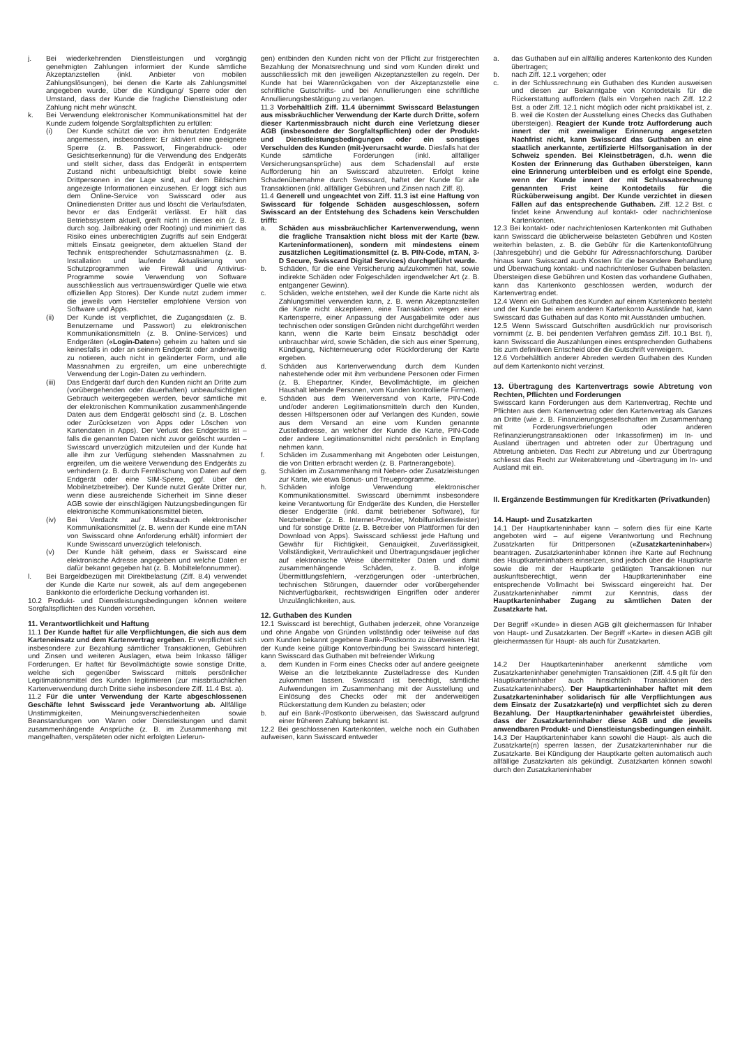j. Bei wiederkehrenden Dienstleistungen und vorgängig genehmigten Zahlungen informiert der Kunde sämtliche Akzeptanzstellen (inkl. Anbieter von mobilen Zahlungslösungen), bei denen die Karte als Zahlungsmittel angegeben wurde, über die Kündigung/ Sperre oder den Umstand, dass der Kunde die fragliche Dienstleistung oder Zahlung nicht mehr wünscht.
k. Bei Verwendung elektronischer Kommunikationsmittel hat der Kunde zudem folgende Sorgfaltspflichten zu erfüllen:
(i) Der Kunde schützt die von ihm benutzten Endgeräte angemessen, insbesondere: Er aktiviert eine geeignete Sperre (z. B. Passwort, Fingerabdruck- oder Gesichtserkennung) für die Verwendung des Endgeräts und stellt sicher, dass das Endgerät in entsperrtem Zustand nicht unbeaufsichtigt bleibt sowie keine Drittpersonen in der Lage sind, auf dem Bildschirm angezeigte Informationen einzusehen. Er loggt sich aus dem Online-Service von Swisscard oder aus Onlinediensten Dritter aus und löscht die Verlaufsdaten, bevor er das Endgerät verlässt. Er hält das Betriebssystem aktuell, greift nicht in dieses ein (z. B. durch sog. Jailbreaking oder Rooting) und minimiert das Risiko eines unberechtigten Zugriffs auf sein Endgerät mittels Einsatz geeigneter, dem aktuellen Stand der Technik entsprechender Schutzmassnahmen (z. B. Installation und laufende Aktualisierung von Schutzprogrammen wie Firewall und Antivirus-Programme sowie Verwendung von Software ausschliesslich aus vertrauenswürdiger Quelle wie etwa offiziellen App Stores). Der Kunde nutzt zudem immer die jeweils vom Hersteller empfohlene Version von Software und Apps.
(ii) Der Kunde ist verpflichtet, die Zugangsdaten (z. B. Benutzername und Passwort) zu elektronischen Kommunikationsmitteln (z. B. Online-Services) und Endgeräten («Login-Daten») geheim zu halten und sie keinesfalls in oder an seinem Endgerät oder anderweitig zu notieren, auch nicht in geänderter Form, und alle Massnahmen zu ergreifen, um eine unberechtigte Verwendung der Login-Daten zu verhindern.
(iii) Das Endgerät darf durch den Kunden nicht an Dritte zum (vorübergehenden oder dauerhaften) unbeaufsichtigten Gebrauch weitergegeben werden, bevor sämtliche mit der elektronischen Kommunikation zusammenhängende Daten aus dem Endgerät gelöscht sind (z. B. Löschen oder Zurücksetzen von Apps oder Löschen von Kartendaten in Apps). Der Verlust des Endgeräts ist – falls die genannten Daten nicht zuvor gelöscht wurden – Swisscard unverzüglich mitzuteilen und der Kunde hat alle ihm zur Verfügung stehenden Massnahmen zu ergreifen, um die weitere Verwendung des Endgeräts zu verhindern (z. B. durch Fernlöschung von Daten auf dem Endgerät oder eine SIM-Sperre, ggf. über den Mobilnetzbetreiber). Der Kunde nutzt Geräte Dritter nur, wenn diese ausreichende Sicherheit im Sinne dieser AGB sowie der einschlägigen Nutzungsbedingungen für elektronische Kommunikationsmittel bieten.
(iv) Bei Verdacht auf Missbrauch elektronischer Kommunikationsmittel (z. B. wenn der Kunde eine mTAN von Swisscard ohne Anforderung erhält) informiert der Kunde Swisscard unverzüglich telefonisch.
(v) Der Kunde hält geheim, dass er Swisscard eine elektronische Adresse angegeben und welche Daten er dafür bekannt gegeben hat (z. B. Mobiltelefonnummer).
l. Bei Bargeldbezügen mit Direktbelastung (Ziff. 8.4) verwendet der Kunde die Karte nur soweit, als auf dem angegebenen Bankkonto die erforderliche Deckung vorhanden ist.
10.2 Produkt- und Dienstleistungsbedingungen können weitere Sorgfaltspflichten des Kunden vorsehen.
11. Verantwortlichkeit und Haftung
11.1 Der Kunde haftet für alle Verpflichtungen, die sich aus dem Karteneinsatz und dem Kartenvertrag ergeben. Er verpflichtet sich insbesondere zur Bezahlung sämtlicher Transaktionen, Gebühren und Zinsen und weiteren Auslagen, etwa beim Inkasso fälliger Forderungen. Er haftet für Bevollmächtigte sowie sonstige Dritte, welche sich gegenüber Swisscard mittels persönlicher Legitimationsmittel des Kunden legitimieren (zur missbräuchlichen Kartenverwendung durch Dritte siehe insbesondere Ziff. 11.4 Bst. a).
11.2 Für die unter Verwendung der Karte abgeschlossenen Geschäfte lehnt Swisscard jede Verantwortung ab. Allfällige Unstimmigkeiten, Meinungsverschiedenheiten sowie Beanstandungen von Waren oder Dienstleistungen und damit zusammenhängende Ansprüche (z. B. im Zusammenhang mit mangelhaften, verspäteten oder nicht erfolgten Lieferun-
gen) entbinden den Kunden nicht von der Pflicht zur fristgerechten Bezahlung der Monatsrechnung und sind vom Kunden direkt und ausschliesslich mit den jeweiligen Akzeptanzstellen zu regeln. Der Kunde hat bei Warenrückgaben von der Akzeptanzstelle eine schriftliche Gutschrifts- und bei Annullierungen eine schriftliche Annullierungsbestätigung zu verlangen.
11.3 Vorbehältlich Ziff. 11.4 übernimmt Swisscard Belastungen aus missbräuchlicher Verwendung der Karte durch Dritte, sofern dieser Kartenmissbrauch nicht durch eine Verletzung dieser AGB (insbesondere der Sorgfaltspflichten) oder der Produkt- und Dienstleistungsbedingungen oder ein sonstiges Verschulden des Kunden (mit-)verursacht wurde. Diesfalls hat der Kunde sämtliche Forderungen (inkl. allfälliger Versicherungsansprüche) aus dem Schadensfall auf erste Aufforderung hin an Swisscard abzutreten. Erfolgt keine Schadenübernahme durch Swisscard, haftet der Kunde für alle Transaktionen (inkl. allfälliger Gebühren und Zinsen nach Ziff. 8).
11.4 Generell und ungeachtet von Ziff. 11.3 ist eine Haftung von Swisscard für folgende Schäden ausgeschlossen, sofern Swisscard an der Entstehung des Schadens kein Verschulden trifft:
a. Schäden aus missbräuchlicher Kartenverwendung, wenn die fragliche Transaktion nicht bloss mit der Karte (bzw. Karteninformationen), sondern mit mindestens einem zusätzlichen Legitimationsmittel (z. B. PIN-Code, mTAN, 3-D Secure, Swisscard Digital Services) durchgeführt wurde.
b. Schäden, für die eine Versicherung aufzukommen hat, sowie indirekte Schäden oder Folgeschäden irgendwelcher Art (z. B. entgangener Gewinn).
c. Schäden, welche entstehen, weil der Kunde die Karte nicht als Zahlungsmittel verwenden kann, z. B. wenn Akzeptanzstellen die Karte nicht akzeptieren, eine Transaktion wegen einer Kartensperre, einer Anpassung der Ausgabelimite oder aus technischen oder sonstigen Gründen nicht durchgeführt werden kann, wenn die Karte beim Einsatz beschädigt oder unbrauchbar wird, sowie Schäden, die sich aus einer Sperrung, Kündigung, Nichterneuerung oder Rückforderung der Karte ergeben.
d. Schäden aus Kartenverwendung durch dem Kunden nahestehende oder mit ihm verbundene Personen oder Firmen (z. B. Ehepartner, Kinder, Bevollmächtigte, im gleichen Haushalt lebende Personen, vom Kunden kontrollierte Firmen).
e. Schäden aus dem Weiterversand von Karte, PIN-Code und/oder anderen Legitimationsmitteln durch den Kunden, dessen Hilfspersonen oder auf Verlangen des Kunden, sowie aus dem Versand an eine vom Kunden genannte Zustelladresse, an welcher der Kunde die Karte, PIN-Code oder andere Legitimationsmittel nicht persönlich in Empfang nehmen kann.
f. Schäden im Zusammenhang mit Angeboten oder Leistungen, die von Dritten erbracht werden (z. B. Partnerangebote).
g. Schäden im Zusammenhang mit Neben- oder Zusatzleistungen zur Karte, wie etwa Bonus- und Treueprogramme.
h. Schäden infolge Verwendung elektronischer Kommunikationsmittel. Swisscard übernimmt insbesondere keine Verantwortung für Endgeräte des Kunden, die Hersteller dieser Endgeräte (inkl. damit betriebener Software), für Netzbetreiber (z. B. Internet-Provider, Mobilfunkdienstleister) und für sonstige Dritte (z. B. Betreiber von Plattformen für den Download von Apps). Swisscard schliesst jede Haftung und Gewähr für Richtigkeit, Genauigkeit, Zuverlässigkeit, Vollständigkeit, Vertraulichkeit und Übertragungsdauer jeglicher auf elektronische Weise übermittelter Daten und damit zusammenhängende Schäden, z. B. infolge Übermittlungsfehlern, -verzögerungen oder -unterbrüchen, technischen Störungen, dauernder oder vorübergehender Nichtverfügbarkeit, rechtswidrigen Eingriffen oder anderer Unzulänglichkeiten, aus.
12. Guthaben des Kunden
12.1 Swisscard ist berechtigt, Guthaben jederzeit, ohne Voranzeige und ohne Angabe von Gründen vollständig oder teilweise auf das vom Kunden bekannt gegebene Bank-/Postkonto zu überweisen. Hat der Kunde keine gültige Kontoverbindung bei Swisscard hinterlegt, kann Swisscard das Guthaben mit befreiender Wirkung
a. dem Kunden in Form eines Checks oder auf andere geeignete Weise an die letztbekannte Zustelladresse des Kunden zukommen lassen. Swisscard ist berechtigt, sämtliche Aufwendungen im Zusammenhang mit der Ausstellung und Einlösung des Checks oder mit der anderweitigen Rückerstattung dem Kunden zu belasten; oder
b. auf ein Bank-/Postkonto überweisen, das Swisscard aufgrund einer früheren Zahlung bekannt ist.
12.2 Bei geschlossenen Kartenkonten, welche noch ein Guthaben aufweisen, kann Swisscard entweder
a. das Guthaben auf ein allfällig anderes Kartenkonto des Kunden übertragen;
b. nach Ziff. 12.1 vorgehen; oder
c. in der Schlussrechnung ein Guthaben des Kunden ausweisen und diesen zur Bekanntgabe von Kontodetails für die Rückerstattung auffordern (falls ein Vorgehen nach Ziff. 12.2 Bst. a oder Ziff. 12.1 nicht möglich oder nicht praktikabel ist, z. B. weil die Kosten der Ausstellung eines Checks das Guthaben übersteigen). Reagiert der Kunde trotz Aufforderung auch innert der mit zweimaliger Erinnerung angesetzten Nachfrist nicht, kann Swisscard das Guthaben an eine staatlich anerkannte, zertifizierte Hilfsorganisation in der Schweiz spenden. Bei Kleinstbeträgen, d.h. wenn die Kosten der Erinnerung das Guthaben übersteigen, kann eine Erinnerung unterbleiben und es erfolgt eine Spende, wenn der Kunde innert der mit Schlussabrechnung genannten Frist keine Kontodetails für die Rücküberweisung angibt. Der Kunde verzichtet in diesen Fällen auf das entsprechende Guthaben. Ziff. 12.2 Bst. c findet keine Anwendung auf kontakt- oder nachrichtenlose Kartenkonten.
12.3 Bei kontakt- oder nachrichtenlosen Kartenkonten mit Guthaben kann Swisscard die üblicherweise belasteten Gebühren und Kosten weiterhin belasten, z. B. die Gebühr für die Kartenkontoführung (Jahresgebühr) und die Gebühr für Adressnachforschung. Darüber hinaus kann Swisscard auch Kosten für die besondere Behandlung und Überwachung kontakt- und nachrichtenloser Guthaben belasten. Übersteigen diese Gebühren und Kosten das vorhandene Guthaben, kann das Kartenkonto geschlossen werden, wodurch der Kartenvertrag endet.
12.4 Wenn ein Guthaben des Kunden auf einem Kartenkonto besteht und der Kunde bei einem anderen Kartenkonto Ausstände hat, kann Swisscard das Guthaben auf das Konto mit Ausständen umbuchen.
12.5 Wenn Swisscard Gutschriften ausdrücklich nur provisorisch vornimmt (z. B. bei pendenten Verfahren gemäss Ziff. 10.1 Bst. f), kann Swisscard die Auszahlungen eines entsprechenden Guthabens bis zum definitiven Entscheid über die Gutschrift verweigern.
12.6 Vorbehältlich anderer Abreden werden Guthaben des Kunden auf dem Kartenkonto nicht verzinst.
13. Übertragung des Kartenvertrags sowie Abtretung von Rechten, Pflichten und Forderungen
Swisscard kann Forderungen aus dem Kartenvertrag, Rechte und Pflichten aus dem Kartenvertrag oder den Kartenvertrag als Ganzes an Dritte (wie z. B. Finanzierungsgesellschaften im Zusammenhang mit Forderungsverbriefungen oder anderen Refinanzierungstransaktionen oder Inkassofirmen) im In- und Ausland übertragen und abtreten oder zur Übertragung und Abtretung anbieten. Das Recht zur Abtretung und zur Übertragung schliesst das Recht zur Weiterabtretung und -übertragung im In- und Ausland mit ein.
II. Ergänzende Bestimmungen für Kreditkarten (Privatkunden)
14. Haupt- und Zusatzkarten
14.1 Der Hauptkarteninhaber kann – sofern dies für eine Karte angeboten wird – auf eigene Verantwortung und Rechnung Zusatzkarten für Drittpersonen («Zusatzkarteninhaber») beantragen. Zusatzkarteninhaber können ihre Karte auf Rechnung des Hauptkarteninhabers einsetzen, sind jedoch über die Hauptkarte sowie die mit der Hauptkarte getätigten Transaktionen nur auskunftsberechtigt, wenn der Hauptkarteninhaber eine entsprechende Vollmacht bei Swisscard eingereicht hat. Der Zusatzkarteninhaber nimmt zur Kenntnis, dass der Hauptkarteninhaber Zugang zu sämtlichen Daten der Zusatzkarte hat.
Der Begriff «Kunde» in diesen AGB gilt gleichermassen für Inhaber von Haupt- und Zusatzkarten. Der Begriff «Karte» in diesen AGB gilt gleichermassen für Haupt- als auch für Zusatzkarten.
14.2 Der Hauptkarteninhaber anerkennt sämtliche vom Zusatzkarteninhaber genehmigten Transaktionen (Ziff. 4.5 gilt für den Hauptkarteninhaber auch hinsichtlich Transaktionen des Zusatzkarteninhabers). Der Hauptkarteninhaber haftet mit dem Zusatzkarteninhaber solidarisch für alle Verpflichtungen aus dem Einsatz der Zusatzkarte(n) und verpflichtet sich zu deren Bezahlung. Der Hauptkarteninhaber gewährleistet überdies, dass der Zusatzkarteninhaber diese AGB und die jeweils anwendbaren Produkt- und Dienstleistungsbedingungen einhält.
14.3 Der Hauptkarteninhaber kann sowohl die Haupt- als auch die Zusatzkarte(n) sperren lassen, der Zusatzkarteninhaber nur die Zusatzkarte. Bei Kündigung der Hauptkarte gelten automatisch auch allfällige Zusatzkarten als gekündigt. Zusatzkarten können sowohl durch den Zusatzkarteninhaber